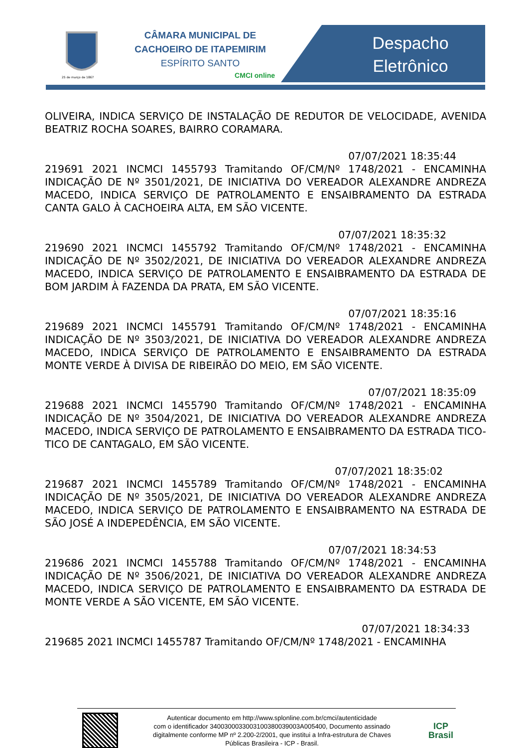25 de março de 1867
CÂMARA MUNICIPAL DE
CACHOEIRO DE ITAPEMIRIM
ESPÍRITO SANTO
CMCI online
Despacho
Eletrônico
OLIVEIRA, INDICA SERVIÇO DE INSTALAÇÃO DE REDUTOR DE VELOCIDADE, AVENIDA BEATRIZ ROCHA SOARES, BAIRRO CORAMARA.
07/07/2021 18:35:44
219691 2021 INCMCI 1455793 Tramitando OF/CM/Nº 1748/2021 - ENCAMINHA INDICAÇÃO DE Nº 3501/2021, DE INICIATIVA DO VEREADOR ALEXANDRE ANDREZA MACEDO, INDICA SERVIÇO DE PATROLAMENTO E ENSAIBRAMENTO DA ESTRADA CANTA GALO À CACHOEIRA ALTA, EM SÃO VICENTE.
07/07/2021 18:35:32
219690 2021 INCMCI 1455792 Tramitando OF/CM/Nº 1748/2021 - ENCAMINHA INDICAÇÃO DE Nº 3502/2021, DE INICIATIVA DO VEREADOR ALEXANDRE ANDREZA MACEDO, INDICA SERVIÇO DE PATROLAMENTO E ENSAIBRAMENTO DA ESTRADA DE BOM JARDIM À FAZENDA DA PRATA, EM SÃO VICENTE.
07/07/2021 18:35:16
219689 2021 INCMCI 1455791 Tramitando OF/CM/Nº 1748/2021 - ENCAMINHA INDICAÇÃO DE Nº 3503/2021, DE INICIATIVA DO VEREADOR ALEXANDRE ANDREZA MACEDO, INDICA SERVIÇO DE PATROLAMENTO E ENSAIBRAMENTO DA ESTRADA MONTE VERDE À DIVISA DE RIBEIRÃO DO MEIO, EM SÃO VICENTE.
07/07/2021 18:35:09
219688 2021 INCMCI 1455790 Tramitando OF/CM/Nº 1748/2021 - ENCAMINHA INDICAÇÃO DE Nº 3504/2021, DE INICIATIVA DO VEREADOR ALEXANDRE ANDREZA MACEDO, INDICA SERVIÇO DE PATROLAMENTO E ENSAIBRAMENTO DA ESTRADA TICO-TICO DE CANTAGALO, EM SÃO VICENTE.
07/07/2021 18:35:02
219687 2021 INCMCI 1455789 Tramitando OF/CM/Nº 1748/2021 - ENCAMINHA INDICAÇÃO DE Nº 3505/2021, DE INICIATIVA DO VEREADOR ALEXANDRE ANDREZA MACEDO, INDICA SERVIÇO DE PATROLAMENTO E ENSAIBRAMENTO NA ESTRADA DE SÃO JOSÉ A INDEPEDÊNCIA, EM SÃO VICENTE.
07/07/2021 18:34:53
219686 2021 INCMCI 1455788 Tramitando OF/CM/Nº 1748/2021 - ENCAMINHA INDICAÇÃO DE Nº 3506/2021, DE INICIATIVA DO VEREADOR ALEXANDRE ANDREZA MACEDO, INDICA SERVIÇO DE PATROLAMENTO E ENSAIBRAMENTO DA ESTRADA DE MONTE VERDE A SÃO VICENTE, EM SÃO VICENTE.
07/07/2021 18:34:33
219685 2021 INCMCI 1455787 Tramitando OF/CM/Nº 1748/2021 - ENCAMINHA
Autenticar documento em http://www.splonline.com.br/cmci/autenticidade
com o identificador 340030003300310038003900​3A005400, Documento assinado
digitalmente conforme MP nº 2.200-2/2001, que institui a Infra-estrutura de Chaves
Públicas Brasileira - ICP - Brasil.
ICP
Brasil